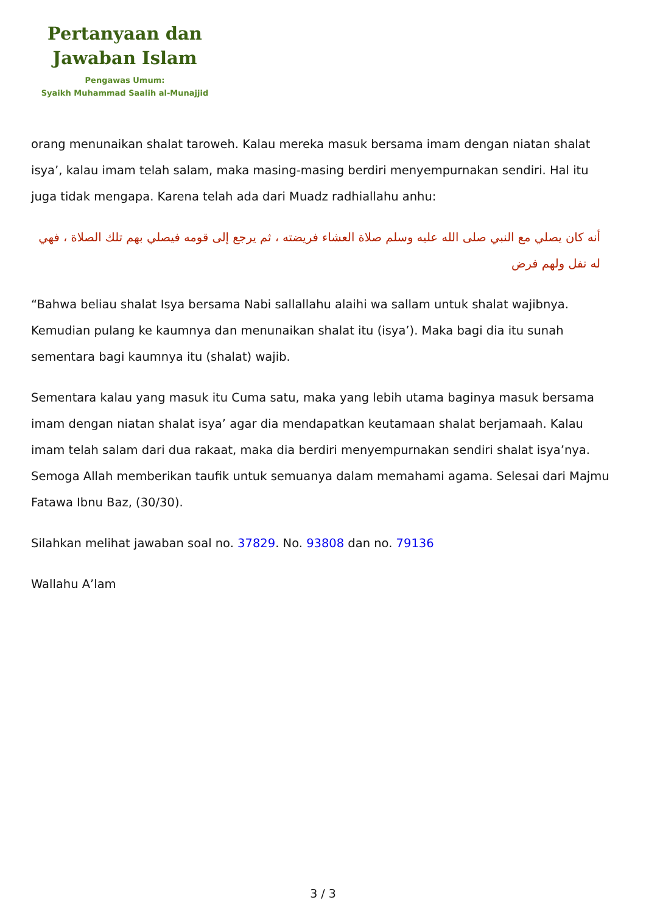Pertanyaan dan
Jawaban Islam
Pengawas Umum:
Syaikh Muhammad Saalih al-Munajjid
orang menunaikan shalat taroweh. Kalau mereka masuk bersama imam dengan niatan shalat isya’, kalau imam telah salam, maka masing-masing berdiri menyempurnakan sendiri. Hal itu juga tidak mengapa. Karena telah ada dari Muadz radhiallahu anhu:
أنه كان يصلي مع النبي صلى الله عليه وسلم صلاة العشاء فريضته ، ثم يرجع إلى قومه فيصلي بهم تلك الصلاة ، فهي له نفل ولهم فرض
“Bahwa beliau shalat Isya bersama Nabi sallallahu alaihi wa sallam untuk shalat wajibnya. Kemudian pulang ke kaumnya dan menunaikan shalat itu (isya’). Maka bagi dia itu sunah sementara bagi kaumnya itu (shalat) wajib.
Sementara kalau yang masuk itu Cuma satu, maka yang lebih utama baginya masuk bersama imam dengan niatan shalat isya’ agar dia mendapatkan keutamaan shalat berjamaah. Kalau imam telah salam dari dua rakaat, maka dia berdiri menyempurnakan sendiri shalat isya’nya. Semoga Allah memberikan taufik untuk semuanya dalam memahami agama. Selesai dari Majmu Fatawa Ibnu Baz, (30/30).
Silahkan melihat jawaban soal no. 37829. No. 93808 dan no. 79136
Wallahu A’lam
3 / 3